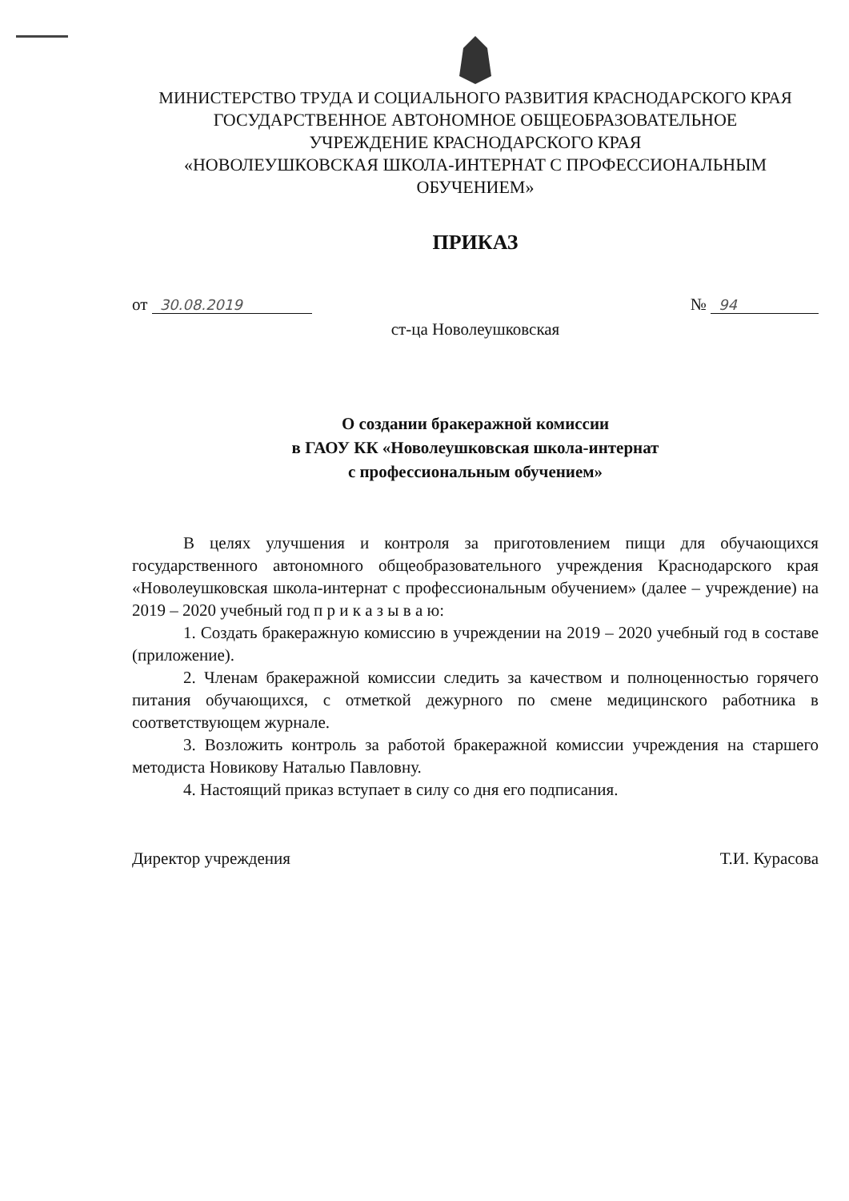МИНИСТЕРСТВО ТРУДА И СОЦИАЛЬНОГО РАЗВИТИЯ КРАСНОДАРСКОГО КРАЯ
ГОСУДАРСТВЕННОЕ АВТОНОМНОЕ ОБЩЕОБРАЗОВАТЕЛЬНОЕ
УЧРЕЖДЕНИЕ КРАСНОДАРСКОГО КРАЯ
«НОВОЛЕУШКОВСКАЯ ШКОЛА-ИНТЕРНАТ С ПРОФЕССИОНАЛЬНЫМ
ОБУЧЕНИЕМ»
ПРИКАЗ
от 30.08.2019
№ 94
ст-ца Новолеушковская
О создании бракеражной комиссии
в ГАОУ КК «Новолеушковская школа-интернат
с профессиональным обучением»
В целях улучшения и контроля за приготовлением пищи для обучающихся государственного автономного общеобразовательного учреждения Краснодарского края «Новолеушковская школа-интернат с профессиональным обучением» (далее – учреждение) на 2019 – 2020 учебный год п р и к а з ы в а ю:
1. Создать бракеражную комиссию в учреждении на 2019 – 2020 учебный год в составе (приложение).
2. Членам бракеражной комиссии следить за качеством и полноценностью горячего питания обучающихся, с отметкой дежурного по смене медицинского работника в соответствующем журнале.
3. Возложить контроль за работой бракеражной комиссии учреждения на старшего методиста Новикову Наталью Павловну.
4. Настоящий приказ вступает в силу со дня его подписания.
Директор учреждения Т.И. Курасова